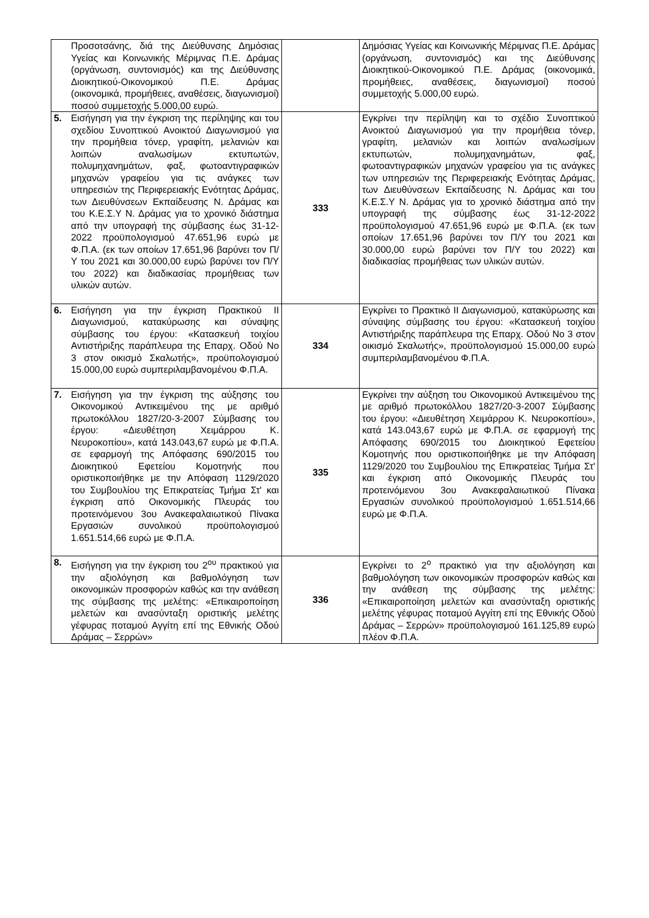| | Προσοτσάνης, διά της Διεύθυνσης Δημόσιας Υγείας και Κοινωνικής Μέριμνας Π.Ε. Δράμας (οργάνωση, συντονισμός) και της Διεύθυνσης Διοικητικού-Οικονομικού Π.Ε. Δράμας (οικονομικά, προμήθειες, αναθέσεις, διαγωνισμοί) ποσού συμμετοχής 5.000,00 ευρώ. | | Δημόσιας Υγείας και Κοινωνικής Μέριμνας Π.Ε. Δράμας (οργάνωση, συντονισμός) και της Διεύθυνσης Διοικητικού-Οικονομικού Π.Ε. Δράμας (οικονομικά, προμήθειες, αναθέσεις, διαγωνισμοί) ποσού συμμετοχής 5.000,00 ευρώ. |
| 5. | Εισήγηση για την έγκριση της περίληψης και του σχεδίου Συνοπτικού Ανοικτού Διαγωνισμού για την προμήθεια τόνερ, γραφίτη, μελανιών και λοιπών αναλωσίμων εκτυπωτών, πολυμηχανημάτων, φαξ, φωτοαντιγραφικών μηχανών γραφείου για τις ανάγκες των υπηρεσιών της Περιφερειακής Ενότητας Δράμας, των Διευθύνσεων Εκπαίδευσης Ν. Δράμας και του Κ.Ε.Σ.Υ Ν. Δράμας για το χρονικό διάστημα από την υπογραφή της σύμβασης έως 31-12-2022 προϋπολογισμού 47.651,96 ευρώ με Φ.Π.Α. (εκ των οποίων 17.651,96 βαρύνει τον Π/Υ του 2021 και 30.000,00 ευρώ βαρύνει τον Π/Υ του 2022) και διαδικασίας προμήθειας των υλικών αυτών. | 333 | Εγκρίνει την περίληψη και το σχέδιο Συνοπτικού Ανοικτού Διαγωνισμού για την προμήθεια τόνερ, γραφίτη, μελανιών και λοιπών αναλωσίμων εκτυπωτών, πολυμηχανημάτων, φαξ, φωτοαντιγραφικών μηχανών γραφείου για τις ανάγκες των υπηρεσιών της Περιφερειακής Ενότητας Δράμας, των Διευθύνσεων Εκπαίδευσης Ν. Δράμας και του Κ.Ε.Σ.Υ Ν. Δράμας για το χρονικό διάστημα από την υπογραφή της σύμβασης έως 31-12-2022 προϋπολογισμού 47.651,96 ευρώ με Φ.Π.Α. (εκ των οποίων 17.651,96 βαρύνει τον Π/Υ του 2021 και 30.000,00 ευρώ βαρύνει τον Π/Υ του 2022) και διαδικασίας προμήθειας των υλικών αυτών. |
| 6. | Εισήγηση για την έγκριση Πρακτικού ΙΙ Διαγωνισμού, κατακύρωσης και σύναψης σύμβασης του έργου: «Κατασκευή τοιχίου Αντιστήριξης παράπλευρα της Επαρχ. Οδού Νο 3 στον οικισμό Σκαλωτής», προϋπολογισμού 15.000,00 ευρώ συμπεριλαμβανομένου Φ.Π.Α. | 334 | Εγκρίνει το Πρακτικό ΙΙ Διαγωνισμού, κατακύρωσης και σύναψης σύμβασης του έργου: «Κατασκευή τοιχίου Αντιστήριξης παράπλευρα της Επαρχ. Οδού Νο 3 στον οικισμό Σκαλωτής», προϋπολογισμού 15.000,00 ευρώ συμπεριλαμβανομένου Φ.Π.Α. |
| 7. | Εισήγηση για την έγκριση της αύξησης του Οικονομικού Αντικειμένου της με αριθμό πρωτοκόλλου 1827/20-3-2007 Σύμβασης του έργου: «Διευθέτηση Χειμάρρου Κ. Νευροκοπίου», κατά 143.043,67 ευρώ με Φ.Π.Α. σε εφαρμογή της Απόφασης 690/2015 του Διοικητικού Εφετείου Κομοτηνής που οριστικοποιήθηκε με την Απόφαση 1129/2020 του Συμβουλίου της Επικρατείας Τμήμα Στ' και έγκριση από Οικονομικής Πλευράς του προτεινόμενου 3ου Ανακεφαλαιωτικού Πίνακα Εργασιών συνολικού προϋπολογισμού 1.651.514,66 ευρώ με Φ.Π.Α. | 335 | Εγκρίνει την αύξηση του Οικονομικού Αντικειμένου της με αριθμό πρωτοκόλλου 1827/20-3-2007 Σύμβασης του έργου: «Διευθέτηση Χειμάρρου Κ. Νευροκοπίου», κατά 143.043,67 ευρώ με Φ.Π.Α. σε εφαρμογή της Απόφασης 690/2015 του Διοικητικού Εφετείου Κομοτηνής που οριστικοποιήθηκε με την Απόφαση 1129/2020 του Συμβουλίου της Επικρατείας Τμήμα Στ' και έγκριση από Οικονομικής Πλευράς του προτεινόμενου 3ου Ανακεφαλαιωτικού Πίνακα Εργασιών συνολικού προϋπολογισμού 1.651.514,66 ευρώ με Φ.Π.Α. |
| 8. | Εισήγηση για την έγκριση του 2<sup>ου</sup> πρακτικού για την αξιολόγηση και βαθμολόγηση των οικονομικών προσφορών καθώς και την ανάθεση της σύμβασης της μελέτης: «Επικαιροποίηση μελετών και ανασύνταξη οριστικής μελέτης γέφυρας ποταμού Αγγίτη επί της Εθνικής Οδού Δράμας – Σερρών» | 336 | Εγκρίνει το 2<sup>ο</sup> πρακτικό για την αξιολόγηση και βαθμολόγηση των οικονομικών προσφορών καθώς και την ανάθεση της σύμβασης της μελέτης: «Επικαιροποίηση μελετών και ανασύνταξη οριστικής μελέτης γέφυρας ποταμού Αγγίτη επί της Εθνικής Οδού Δράμας – Σερρών» προϋπολογισμού 161.125,89 ευρώ πλέον Φ.Π.Α. |